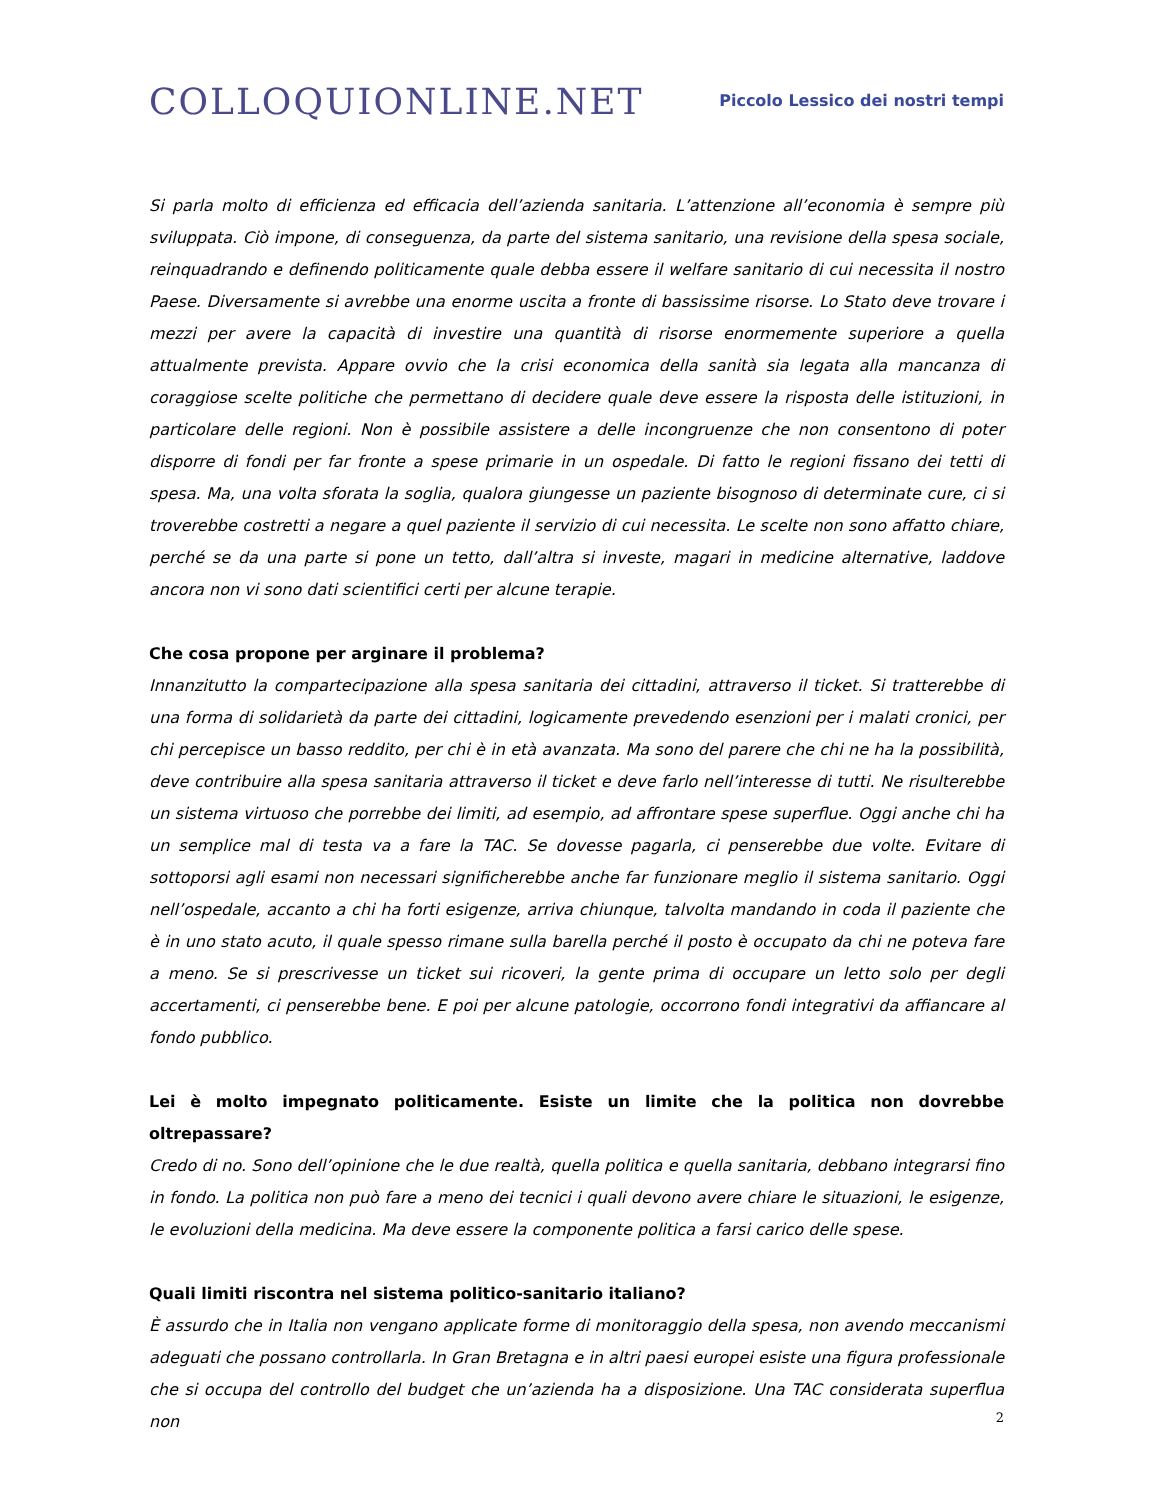COLLOQUIONLINE.NET
Piccolo Lessico dei nostri tempi
Si parla molto di efficienza ed efficacia dell’azienda sanitaria. L’attenzione all’economia è sempre più sviluppata. Ciò impone, di conseguenza, da parte del sistema sanitario, una revisione della spesa sociale, reinquadrando e definendo politicamente quale debba essere il welfare sanitario di cui necessita il nostro Paese. Diversamente si avrebbe una enorme uscita a fronte di bassissime risorse. Lo Stato deve trovare i mezzi per avere la capacità di investire una quantità di risorse enormemente superiore a quella attualmente prevista. Appare ovvio che la crisi economica della sanità sia legata alla mancanza di coraggiose scelte politiche che permettano di decidere quale deve essere la risposta delle istituzioni, in particolare delle regioni. Non è possibile assistere a delle incongruenze che non consentono di poter disporre di fondi per far fronte a spese primarie in un ospedale. Di fatto le regioni fissano dei tetti di spesa. Ma, una volta sforata la soglia, qualora giungesse un paziente bisognoso di determinate cure, ci si troverebbe costretti a negare a quel paziente il servizio di cui necessita. Le scelte non sono affatto chiare, perché se da una parte si pone un tetto, dall’altra si investe, magari in medicine alternative, laddove ancora non vi sono dati scientifici certi per alcune terapie.
Che cosa propone per arginare il problema?
Innanzitutto la compartecipazione alla spesa sanitaria dei cittadini, attraverso il ticket. Si tratterebbe di una forma di solidarietà da parte dei cittadini, logicamente prevedendo esenzioni per i malati cronici, per chi percepisce un basso reddito, per chi è in età avanzata. Ma sono del parere che chi ne ha la possibilità, deve contribuire alla spesa sanitaria attraverso il ticket e deve farlo nell’interesse di tutti. Ne risulterebbe un sistema virtuoso che porrebbe dei limiti, ad esempio, ad affrontare spese superflue. Oggi anche chi ha un semplice mal di testa va a fare la TAC. Se dovesse pagarla, ci penserebbe due volte. Evitare di sottoporsi agli esami non necessari significherebbe anche far funzionare meglio il sistema sanitario. Oggi nell’ospedale, accanto a chi ha forti esigenze, arriva chiunque, talvolta mandando in coda il paziente che è in uno stato acuto, il quale spesso rimane sulla barella perché il posto è occupato da chi ne poteva fare a meno. Se si prescrivesse un ticket sui ricoveri, la gente prima di occupare un letto solo per degli accertamenti, ci penserebbe bene. E poi per alcune patologie, occorrono fondi integrativi da affiancare al fondo pubblico.
Lei è molto impegnato politicamente. Esiste un limite che la politica non dovrebbe oltrepassare?
Credo di no. Sono dell’opinione che le due realtà, quella politica e quella sanitaria, debbano integrarsi fino in fondo. La politica non può fare a meno dei tecnici i quali devono avere chiare le situazioni, le esigenze, le evoluzioni della medicina. Ma deve essere la componente politica a farsi carico delle spese.
Quali limiti riscontra nel sistema politico-sanitario italiano?
È assurdo che in Italia non vengano applicate forme di monitoraggio della spesa, non avendo meccanismi adeguati che possano controllarla. In Gran Bretagna e in altri paesi europei esiste una figura professionale che si occupa del controllo del budget che un’azienda ha a disposizione. Una TAC considerata superflua non
2